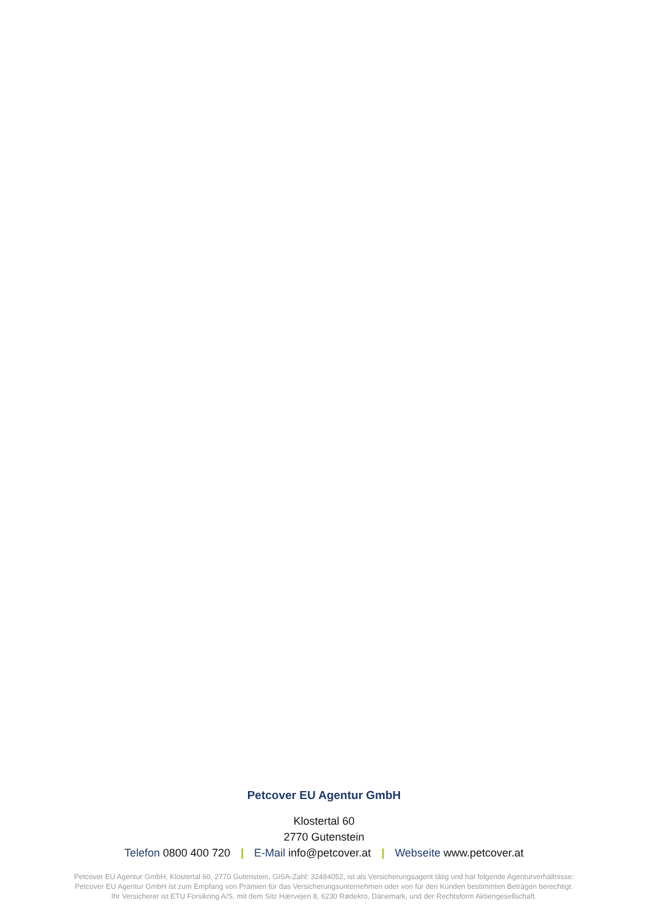Petcover EU Agentur GmbH
Klostertal 60
2770 Gutenstein
Telefon 0800 400 720 | E-Mail info@petcover.at | Webseite www.petcover.at
Petcover EU Agentur GmbH, Klostertal 60, 2770 Gutenstein, GISA-Zahl: 32484052, ist als Versicherungsagent tätig und hat folgende Agenturverhältnisse:
Petcover EU Agentur GmbH ist zum Empfang von Prämien für das Versicherungsunternehmen oder von für den Kunden bestimmten Beträgen berechtigt.
Ihr Versicherer ist ETU Forsikring A/S, mit dem Sitz Hærvejen 8, 6230 Rødekro, Dänemark, und der Rechtsform Aktiengesellschaft.